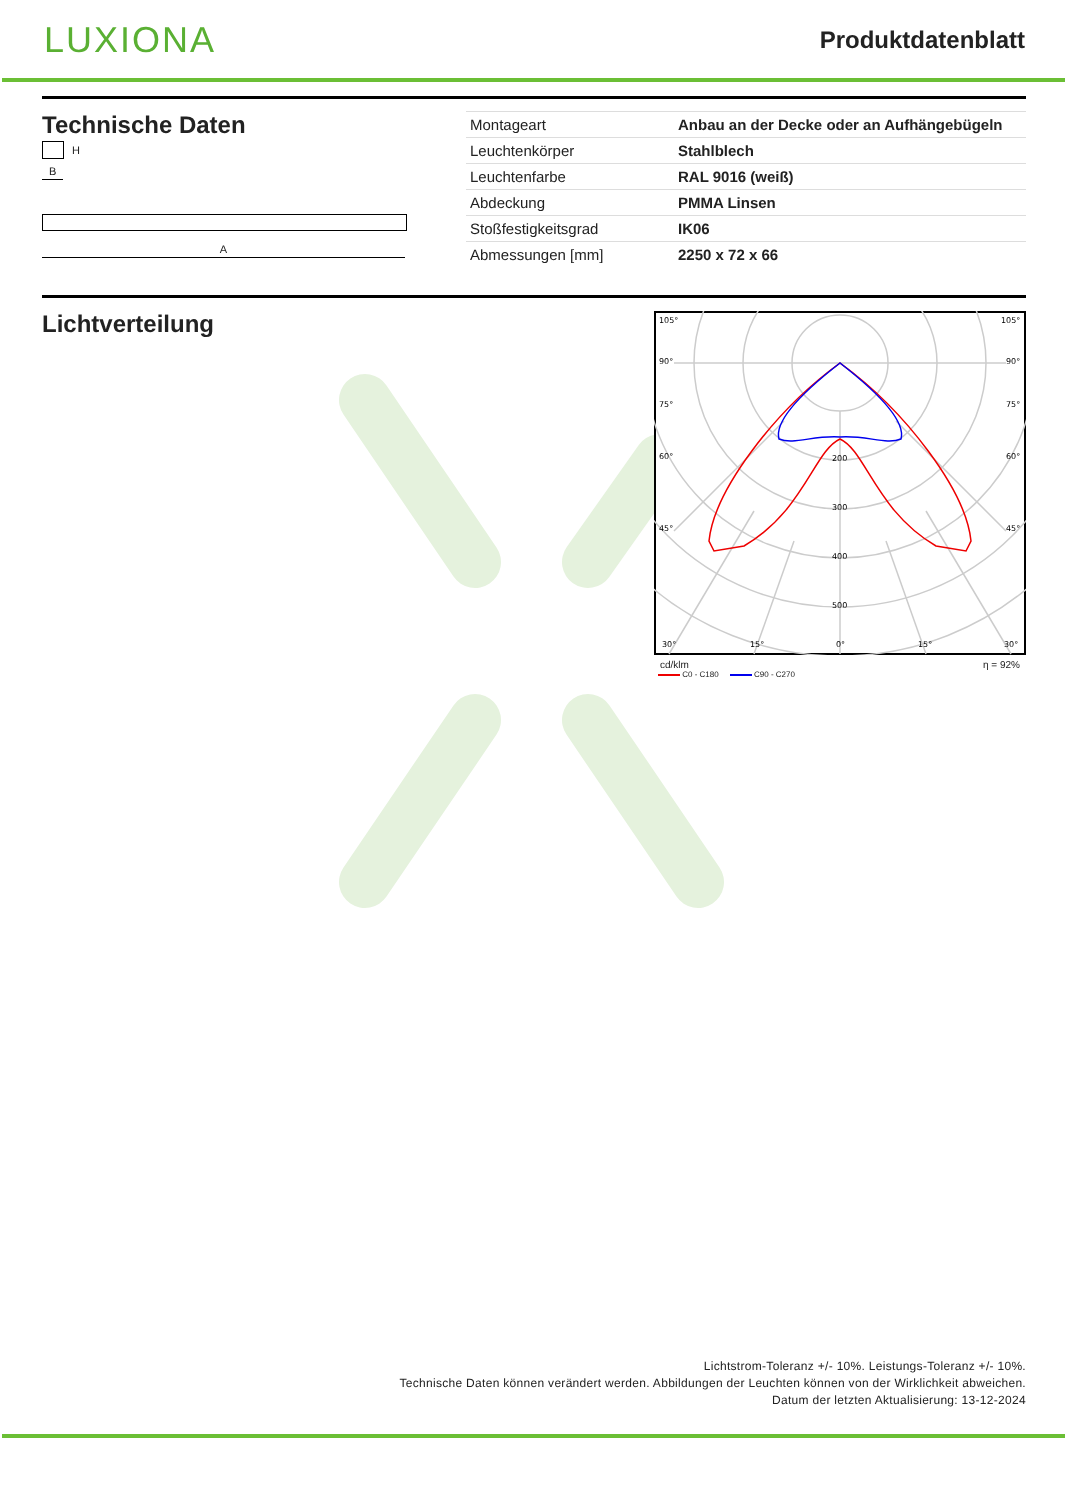LUXIONA
Produktdatenblatt
Technische Daten
H
B
A
| Montageart | Anbau an der Decke oder an Aufhängebügeln |
| Leuchtenkörper | Stahlblech |
| Leuchtenfarbe | RAL 9016 (weiß) |
| Abdeckung | PMMA Linsen |
| Stoßfestigkeitsgrad | IK06 |
| Abmessungen [mm] | 2250 x 72 x 66 |
Lichtverteilung
105°
105°
90°
90°
75°
75°
60°
60°
45°
45°
200
300
400
500
30°
15°
0°
15°
30°
cd/klm η = 92%
C0 - C180 C90 - C270
Lichtstrom-Toleranz +/- 10%. Leistungs-Toleranz +/- 10%.
Technische Daten können verändert werden. Abbildungen der Leuchten können von der Wirklichkeit abweichen.
Datum der letzten Aktualisierung: 13-12-2024